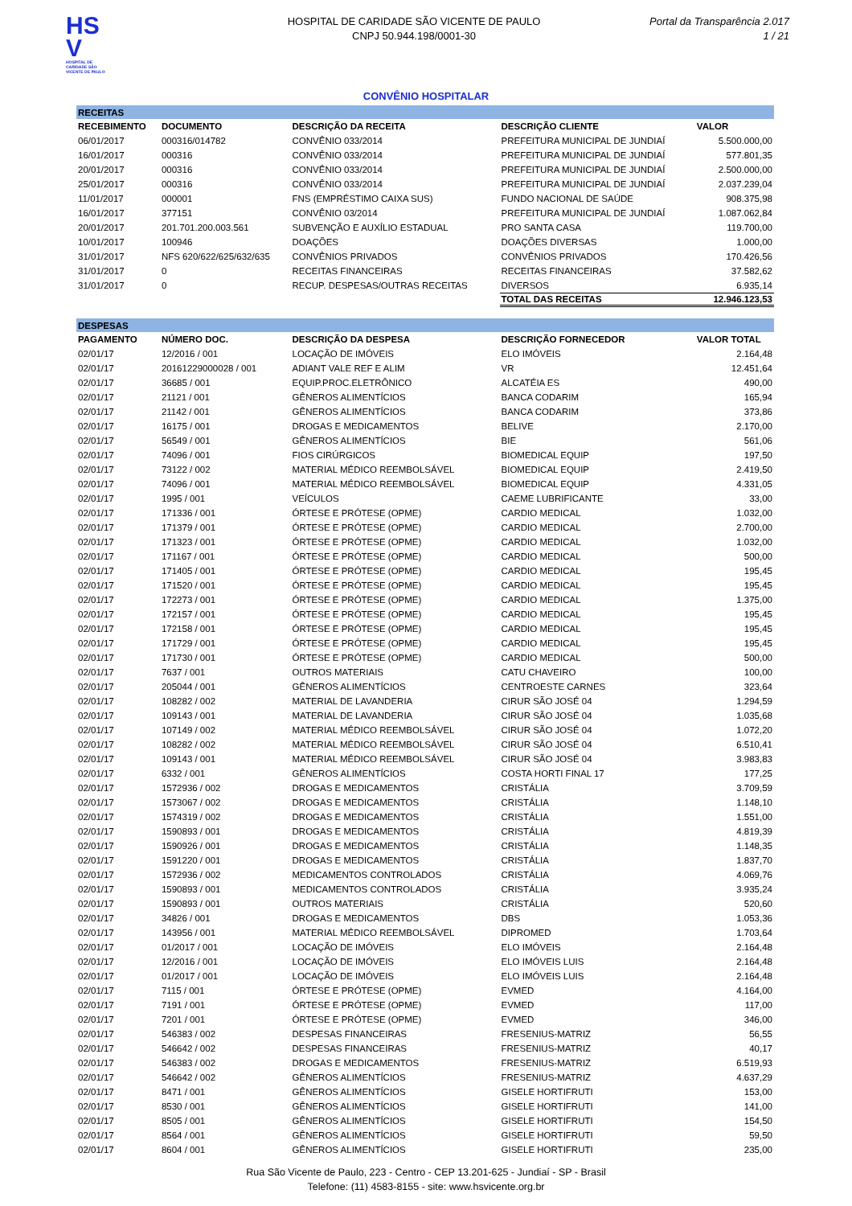HS V
HOSPITAL DE CARIDADE SÃO VICENTE DE PAULO
HOSPITAL DE CARIDADE SÃO VICENTE DE PAULO
CNPJ 50.944.198/0001-30
Portal da Transparência 2.017
1 / 21
CONVÊNIO HOSPITALAR
| RECEITAS | | | | |
| RECEBIMENTO | DOCUMENTO | DESCRIÇÃO DA RECEITA | DESCRIÇÃO CLIENTE | VALOR |
| 06/01/2017 | 000316/014782 | CONVÊNIO 033/2014 | PREFEITURA MUNICIPAL DE JUNDIAÍ | 5.500.000,00 |
| 16/01/2017 | 000316 | CONVÊNIO 033/2014 | PREFEITURA MUNICIPAL DE JUNDIAÍ | 577.801,35 |
| 20/01/2017 | 000316 | CONVÊNIO 033/2014 | PREFEITURA MUNICIPAL DE JUNDIAÍ | 2.500.000,00 |
| 25/01/2017 | 000316 | CONVÊNIO 033/2014 | PREFEITURA MUNICIPAL DE JUNDIAÍ | 2.037.239,04 |
| 11/01/2017 | 000001 | FNS (EMPRÉSTIMO CAIXA SUS) | FUNDO NACIONAL DE SAÚDE | 908.375,98 |
| 16/01/2017 | 377151 | CONVÊNIO 03/2014 | PREFEITURA MUNICIPAL DE JUNDIAÍ | 1.087.062,84 |
| 20/01/2017 | 201.701.200.003.561 | SUBVENÇÃO E AUXÍLIO ESTADUAL | PRO SANTA CASA | 119.700,00 |
| 10/01/2017 | 100946 | DOAÇÕES | DOAÇÕES DIVERSAS | 1.000,00 |
| 31/01/2017 | NFS 620/622/625/632/635 | CONVÊNIOS PRIVADOS | CONVÊNIOS PRIVADOS | 170.426,56 |
| 31/01/2017 | 0 | RECEITAS FINANCEIRAS | RECEITAS FINANCEIRAS | 37.582,62 |
| 31/01/2017 | 0 | RECUP. DESPESAS/OUTRAS RECEITAS | DIVERSOS | 6.935,14 |
| | | | TOTAL DAS RECEITAS | 12.946.123,53 |
| DESPESAS | | | | |
| PAGAMENTO | NÚMERO DOC. | DESCRIÇÃO DA DESPESA | DESCRIÇÃO FORNECEDOR | VALOR TOTAL |
| 02/01/17 | 12/2016 / 001 | LOCAÇÃO DE IMÓVEIS | ELO IMÓVEIS | 2.164,48 |
| 02/01/17 | 20161229000028 / 001 | ADIANT VALE REF E ALIM | VR | 12.451,64 |
| 02/01/17 | 36685 / 001 | EQUIP.PROC.ELETRÔNICO | ALCATÉIA ES | 490,00 |
| 02/01/17 | 21121 / 001 | GÊNEROS ALIMENTÍCIOS | BANCA CODARIM | 165,94 |
| 02/01/17 | 21142 / 001 | GÊNEROS ALIMENTÍCIOS | BANCA CODARIM | 373,86 |
| 02/01/17 | 16175 / 001 | DROGAS E MEDICAMENTOS | BELIVE | 2.170,00 |
| 02/01/17 | 56549 / 001 | GÊNEROS ALIMENTÍCIOS | BIE | 561,06 |
| 02/01/17 | 74096 / 001 | FIOS CIRÚRGICOS | BIOMEDICAL EQUIP | 197,50 |
| 02/01/17 | 73122 / 002 | MATERIAL MÉDICO REEMBOLSÁVEL | BIOMEDICAL EQUIP | 2.419,50 |
| 02/01/17 | 74096 / 001 | MATERIAL MÉDICO REEMBOLSÁVEL | BIOMEDICAL EQUIP | 4.331,05 |
| 02/01/17 | 1995 / 001 | VEÍCULOS | CAEME LUBRIFICANTE | 33,00 |
| 02/01/17 | 171336 / 001 | ÓRTESE E PRÓTESE (OPME) | CARDIO MEDICAL | 1.032,00 |
| 02/01/17 | 171379 / 001 | ÓRTESE E PRÓTESE (OPME) | CARDIO MEDICAL | 2.700,00 |
| 02/01/17 | 171323 / 001 | ÓRTESE E PRÓTESE (OPME) | CARDIO MEDICAL | 1.032,00 |
| 02/01/17 | 171167 / 001 | ÓRTESE E PRÓTESE (OPME) | CARDIO MEDICAL | 500,00 |
| 02/01/17 | 171405 / 001 | ÓRTESE E PRÓTESE (OPME) | CARDIO MEDICAL | 195,45 |
| 02/01/17 | 171520 / 001 | ÓRTESE E PRÓTESE (OPME) | CARDIO MEDICAL | 195,45 |
| 02/01/17 | 172273 / 001 | ÓRTESE E PRÓTESE (OPME) | CARDIO MEDICAL | 1.375,00 |
| 02/01/17 | 172157 / 001 | ÓRTESE E PRÓTESE (OPME) | CARDIO MEDICAL | 195,45 |
| 02/01/17 | 172158 / 001 | ÓRTESE E PRÓTESE (OPME) | CARDIO MEDICAL | 195,45 |
| 02/01/17 | 171729 / 001 | ÓRTESE E PRÓTESE (OPME) | CARDIO MEDICAL | 195,45 |
| 02/01/17 | 171730 / 001 | ÓRTESE E PRÓTESE (OPME) | CARDIO MEDICAL | 500,00 |
| 02/01/17 | 7637 / 001 | OUTROS MATERIAIS | CATU CHAVEIRO | 100,00 |
| 02/01/17 | 205044 / 001 | GÊNEROS ALIMENTÍCIOS | CENTROESTE CARNES | 323,64 |
| 02/01/17 | 108282 / 002 | MATERIAL DE LAVANDERIA | CIRUR SÃO JOSÉ 04 | 1.294,59 |
| 02/01/17 | 109143 / 001 | MATERIAL DE LAVANDERIA | CIRUR SÃO JOSÉ 04 | 1.035,68 |
| 02/01/17 | 107149 / 002 | MATERIAL MÉDICO REEMBOLSÁVEL | CIRUR SÃO JOSÉ 04 | 1.072,20 |
| 02/01/17 | 108282 / 002 | MATERIAL MÉDICO REEMBOLSÁVEL | CIRUR SÃO JOSÉ 04 | 6.510,41 |
| 02/01/17 | 109143 / 001 | MATERIAL MÉDICO REEMBOLSÁVEL | CIRUR SÃO JOSÉ 04 | 3.983,83 |
| 02/01/17 | 6332 / 001 | GÊNEROS ALIMENTÍCIOS | COSTA HORTI FINAL 17 | 177,25 |
| 02/01/17 | 1572936 / 002 | DROGAS E MEDICAMENTOS | CRISTÁLIA | 3.709,59 |
| 02/01/17 | 1573067 / 002 | DROGAS E MEDICAMENTOS | CRISTÁLIA | 1.148,10 |
| 02/01/17 | 1574319 / 002 | DROGAS E MEDICAMENTOS | CRISTÁLIA | 1.551,00 |
| 02/01/17 | 1590893 / 001 | DROGAS E MEDICAMENTOS | CRISTÁLIA | 4.819,39 |
| 02/01/17 | 1590926 / 001 | DROGAS E MEDICAMENTOS | CRISTÁLIA | 1.148,35 |
| 02/01/17 | 1591220 / 001 | DROGAS E MEDICAMENTOS | CRISTÁLIA | 1.837,70 |
| 02/01/17 | 1572936 / 002 | MEDICAMENTOS CONTROLADOS | CRISTÁLIA | 4.069,76 |
| 02/01/17 | 1590893 / 001 | MEDICAMENTOS CONTROLADOS | CRISTÁLIA | 3.935,24 |
| 02/01/17 | 1590893 / 001 | OUTROS MATERIAIS | CRISTÁLIA | 520,60 |
| 02/01/17 | 34826 / 001 | DROGAS E MEDICAMENTOS | DBS | 1.053,36 |
| 02/01/17 | 143956 / 001 | MATERIAL MÉDICO REEMBOLSÁVEL | DIPROMED | 1.703,64 |
| 02/01/17 | 01/2017 / 001 | LOCAÇÃO DE IMÓVEIS | ELO IMÓVEIS | 2.164,48 |
| 02/01/17 | 12/2016 / 001 | LOCAÇÃO DE IMÓVEIS | ELO IMÓVEIS LUIS | 2.164,48 |
| 02/01/17 | 01/2017 / 001 | LOCAÇÃO DE IMÓVEIS | ELO IMÓVEIS LUIS | 2.164,48 |
| 02/01/17 | 7115 / 001 | ÓRTESE E PRÓTESE (OPME) | EVMED | 4.164,00 |
| 02/01/17 | 7191 / 001 | ÓRTESE E PRÓTESE (OPME) | EVMED | 117,00 |
| 02/01/17 | 7201 / 001 | ÓRTESE E PRÓTESE (OPME) | EVMED | 346,00 |
| 02/01/17 | 546383 / 002 | DESPESAS FINANCEIRAS | FRESENIUS-MATRIZ | 56,55 |
| 02/01/17 | 546642 / 002 | DESPESAS FINANCEIRAS | FRESENIUS-MATRIZ | 40,17 |
| 02/01/17 | 546383 / 002 | DROGAS E MEDICAMENTOS | FRESENIUS-MATRIZ | 6.519,93 |
| 02/01/17 | 546642 / 002 | GÊNEROS ALIMENTÍCIOS | FRESENIUS-MATRIZ | 4.637,29 |
| 02/01/17 | 8471 / 001 | GÊNEROS ALIMENTÍCIOS | GISELE HORTIFRUTI | 153,00 |
| 02/01/17 | 8530 / 001 | GÊNEROS ALIMENTÍCIOS | GISELE HORTIFRUTI | 141,00 |
| 02/01/17 | 8505 / 001 | GÊNEROS ALIMENTÍCIOS | GISELE HORTIFRUTI | 154,50 |
| 02/01/17 | 8564 / 001 | GÊNEROS ALIMENTÍCIOS | GISELE HORTIFRUTI | 59,50 |
| 02/01/17 | 8604 / 001 | GÊNEROS ALIMENTÍCIOS | GISELE HORTIFRUTI | 235,00 |
Rua São Vicente de Paulo, 223 - Centro - CEP 13.201-625 - Jundiaí - SP - Brasil
Telefone: (11) 4583-8155 - site: www.hsvicente.org.br